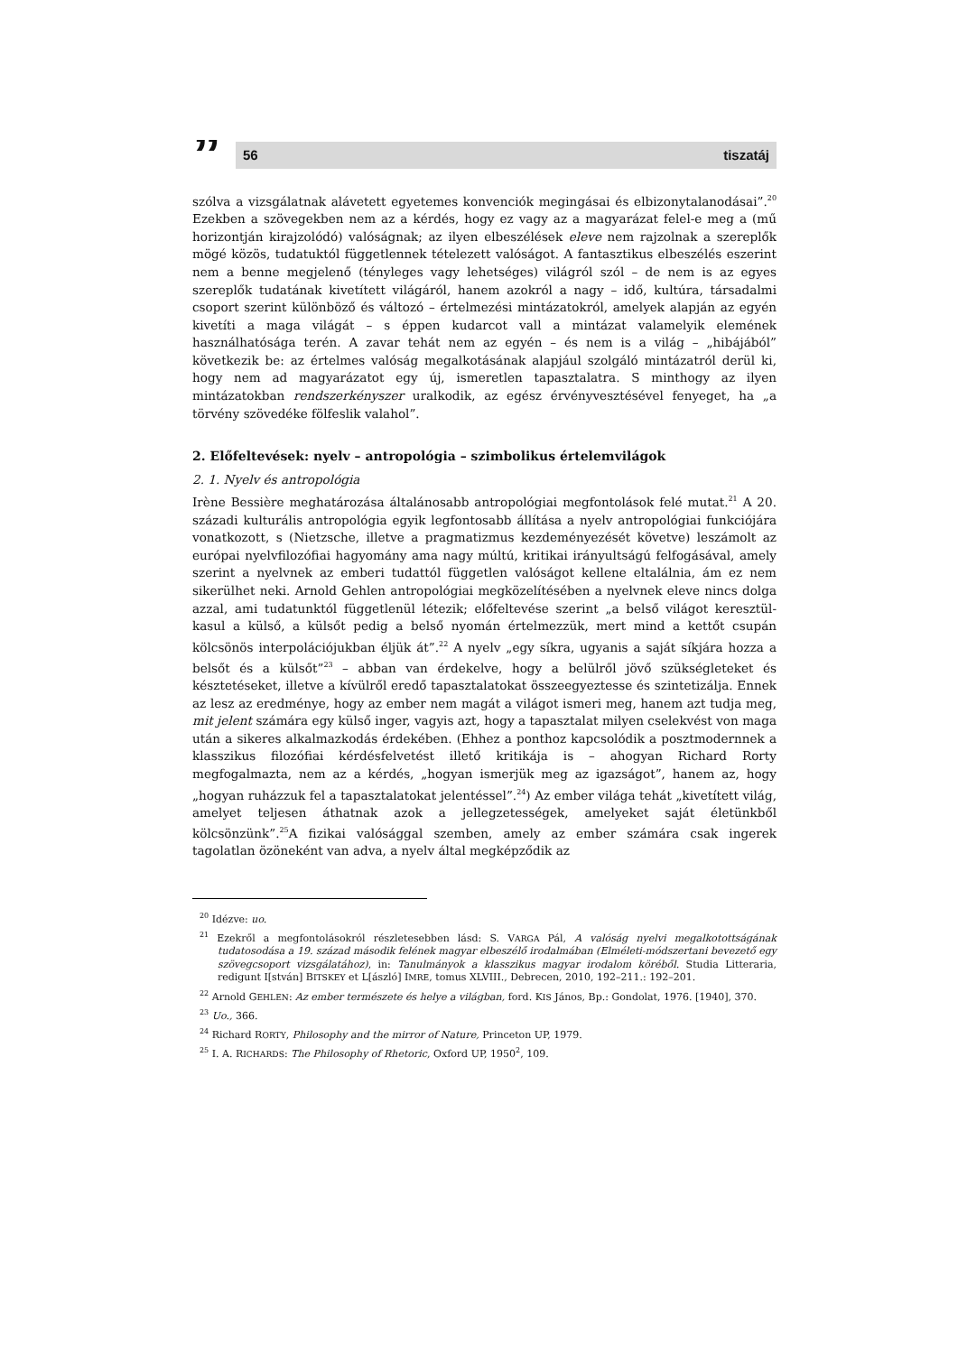”
56 tiszatáj
szólva a vizsgálatnak alávetett egyetemes konvenciók megingásai és elbizonytalanodásai”.<sup>20</sup> Ezekben a szövegekben nem az a kérdés, hogy ez vagy az a magyarázat felel-e meg a (mű horizontján kirajzolódó) valóságnak; az ilyen elbeszélések eleve nem rajzolnak a szereplők mögé közös, tudatuktól függetlennek tételezett valóságot. A fantasztikus elbeszélés eszerint nem a benne megjelenő (tényleges vagy lehetséges) világról szól – de nem is az egyes szereplők tudatának kivetített világáról, hanem azokról a nagy – idő, kultúra, társadalmi csoport szerint különböző és változó – értelmezési mintázatokról, amelyek alapján az egyén kivetíti a maga világát – s éppen kudarcot vall a mintázat valamelyik elemének használhatósága terén. A zavar tehát nem az egyén – és nem is a világ – „hibájából” következik be: az értelmes valóság megalkotásának alapjául szolgáló mintázatról derül ki, hogy nem ad magyarázatot egy új, ismeretlen tapasztalatra. S minthogy az ilyen mintázatokban rendszerkényszer uralkodik, az egész érvényvesztésével fenyeget, ha „a törvény szövedéke fölfeslik valahol”.
2. Előfeltevések: nyelv – antropológia – szimbolikus értelemvilágok
2. 1. Nyelv és antropológia
Irène Bessière meghatározása általánosabb antropológiai megfontolások felé mutat.<sup>21</sup> A 20. századi kulturális antropológia egyik legfontosabb állítása a nyelv antropológiai funkciójára vonatkozott, s (Nietzsche, illetve a pragmatizmus kezdeményezését követve) leszámolt az európai nyelvfilozófiai hagyomány ama nagy múltú, kritikai irányultságú felfogásával, amely szerint a nyelvnek az emberi tudattól független valóságot kellene eltalálnia, ám ez nem sikerülhet neki. Arnold Gehlen antropológiai megközelítésében a nyelvnek eleve nincs dolga azzal, ami tudatunktól függetlenül létezik; előfeltevése szerint „a belső világot keresztül-kasul a külső, a külsőt pedig a belső nyomán értelmezzük, mert mind a kettőt csupán kölcsönös interpolációjukban éljük át”.<sup>22</sup> A nyelv „egy síkra, ugyanis a saját síkjára hozza a belsőt és a külsőt”<sup>23</sup> – abban van érdekelve, hogy a belülről jövő szükségleteket és késztetéseket, illetve a kívülről eredő tapasztalatokat összeegyeztesse és szintetizálja. Ennek az lesz az eredménye, hogy az ember nem magát a világot ismeri meg, hanem azt tudja meg, mit jelent számára egy külső inger, vagyis azt, hogy a tapasztalat milyen cselekvést von maga után a sikeres alkalmazkodás érdekében. (Ehhez a ponthoz kapcsolódik a posztmodernnek a klasszikus filozófiai kérdésfelvetést illető kritikája is – ahogyan Richard Rorty megfogalmazta, nem az a kérdés, „hogyan ismerjük meg az igazságot”, hanem az, hogy „hogyan ruházzuk fel a tapasztalatokat jelentéssel”.<sup>24</sup>) Az ember világa tehát „kivetített világ, amelyet teljesen áthatnak azok a jellegzetességek, amelyeket saját életünkből kölcsönzünk”.<sup>25</sup>A fizikai valósággal szemben, amely az ember számára csak ingerek tagolatlan özöneként van adva, a nyelv által megképződik az
<sup>20</sup> Idézve: uo.
<sup>21</sup> Ezekről a megfontolásokról részletesebben lásd: S. VARGA Pál, A valóság nyelvi megalkotottságának tudatosodása a 19. század második felének magyar elbeszélő irodalmában (Elméleti-módszertani bevezető egy szövegcsoport vizsgálatához), in: Tanulmányok a klasszikus magyar irodalom köréből. Studia Litteraria, redigunt I[stván] BITSKEY et L[ászló] IMRE, tomus XLVIII., Debrecen, 2010, 192–211.: 192–201.
<sup>22</sup> Arnold GEHLEN: Az ember természete és helye a világban, ford. KIS János, Bp.: Gondolat, 1976. [1940], 370.
<sup>23</sup> Uo., 366.
<sup>24</sup> Richard RORTY, Philosophy and the mirror of Nature, Princeton UP, 1979.
<sup>25</sup> I. A. RICHARDS: The Philosophy of Rhetoric, Oxford UP, 1950<sup>2</sup>, 109.